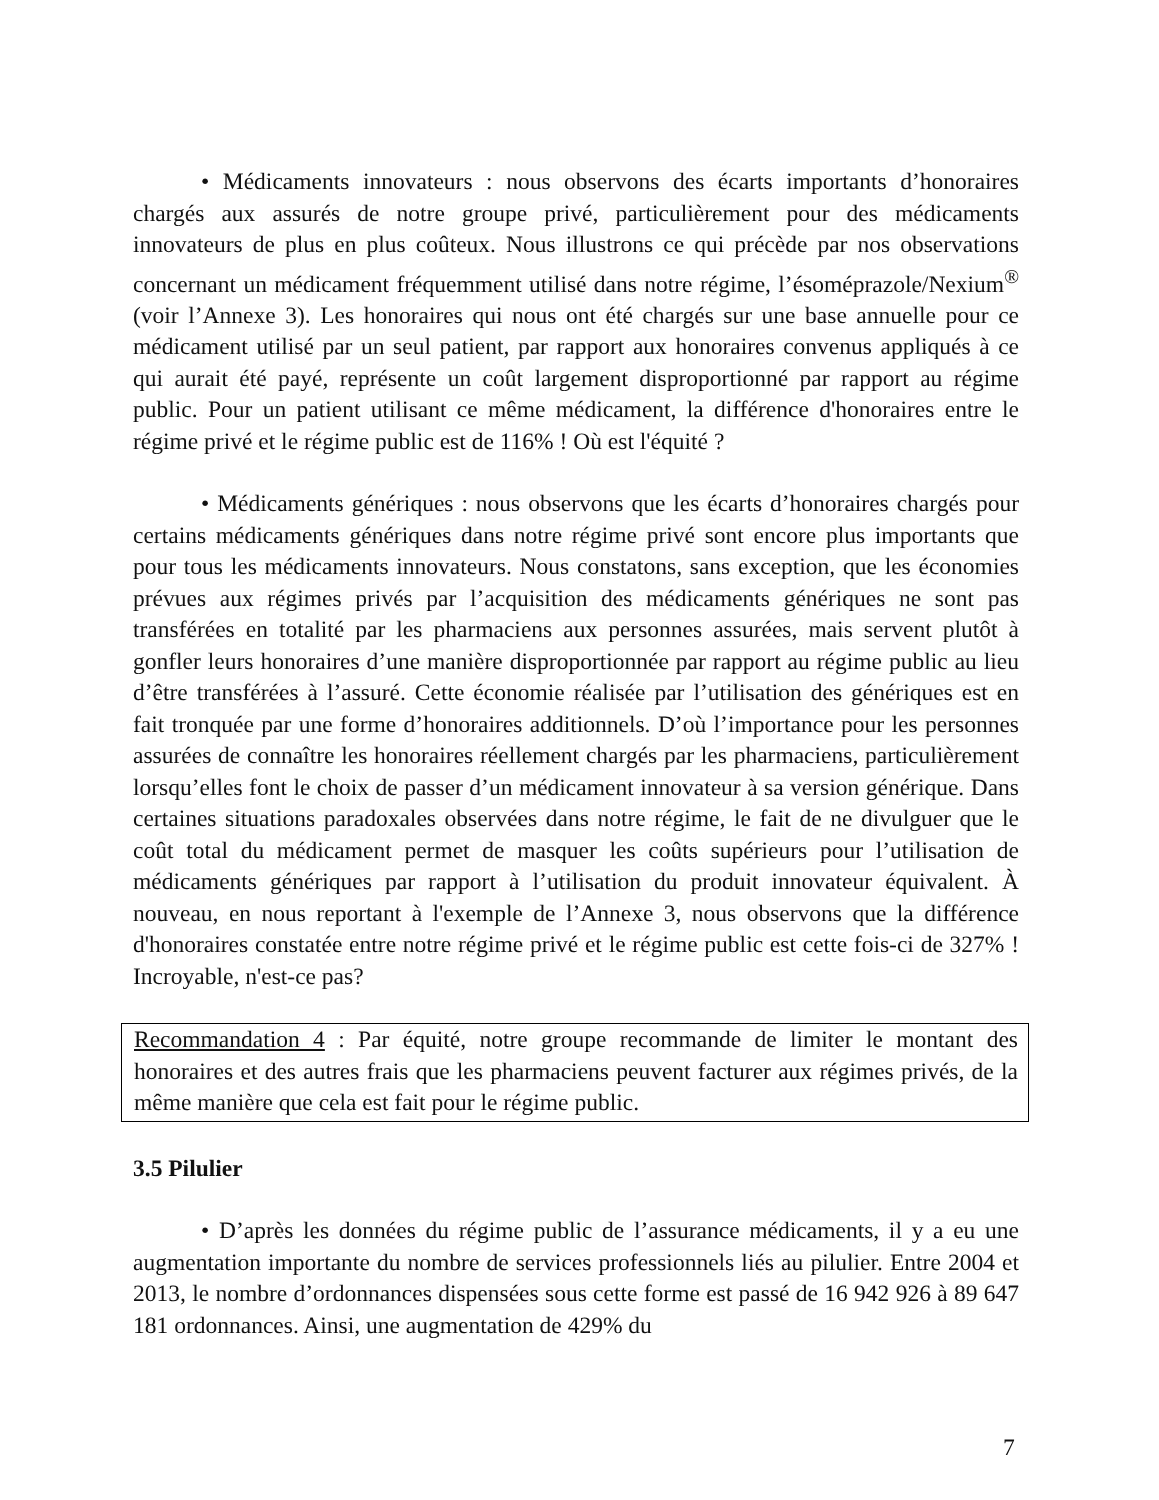• Médicaments innovateurs : nous observons des écarts importants d’honoraires chargés aux assurés de notre groupe privé, particulièrement pour des médicaments innovateurs de plus en plus coûteux. Nous illustrons ce qui précède par nos observations concernant un médicament fréquemment utilisé dans notre régime, l’ésoméprazole/Nexium<sup>®</sup> (voir l’Annexe 3). Les honoraires qui nous ont été chargés sur une base annuelle pour ce médicament utilisé par un seul patient, par rapport aux honoraires convenus appliqués à ce qui aurait été payé, représente un coût largement disproportionné par rapport au régime public. Pour un patient utilisant ce même médicament, la différence d'honoraires entre le régime privé et le régime public est de 116% ! Où est l'équité ?
• Médicaments génériques : nous observons que les écarts d’honoraires chargés pour certains médicaments génériques dans notre régime privé sont encore plus importants que pour tous les médicaments innovateurs. Nous constatons, sans exception, que les économies prévues aux régimes privés par l’acquisition des médicaments génériques ne sont pas transférées en totalité par les pharmaciens aux personnes assurées, mais servent plutôt à gonfler leurs honoraires d’une manière disproportionnée par rapport au régime public au lieu d’être transférées à l’assuré. Cette économie réalisée par l’utilisation des génériques est en fait tronquée par une forme d’honoraires additionnels. D’où l’importance pour les personnes assurées de connaître les honoraires réellement chargés par les pharmaciens, particulièrement lorsqu’elles font le choix de passer d’un médicament innovateur à sa version générique. Dans certaines situations paradoxales observées dans notre régime, le fait de ne divulguer que le coût total du médicament permet de masquer les coûts supérieurs pour l’utilisation de médicaments génériques par rapport à l’utilisation du produit innovateur équivalent. À nouveau, en nous reportant à l'exemple de l’Annexe 3, nous observons que la différence d'honoraires constatée entre notre régime privé et le régime public est cette fois-ci de 327% ! Incroyable, n'est-ce pas?
Recommandation 4 : Par équité, notre groupe recommande de limiter le montant des honoraires et des autres frais que les pharmaciens peuvent facturer aux régimes privés, de la même manière que cela est fait pour le régime public.
3.5 Pilulier
• D’après les données du régime public de l’assurance médicaments, il y a eu une augmentation importante du nombre de services professionnels liés au pilulier. Entre 2004 et 2013, le nombre d’ordonnances dispensées sous cette forme est passé de 16 942 926 à 89 647 181 ordonnances. Ainsi, une augmentation de 429% du
7